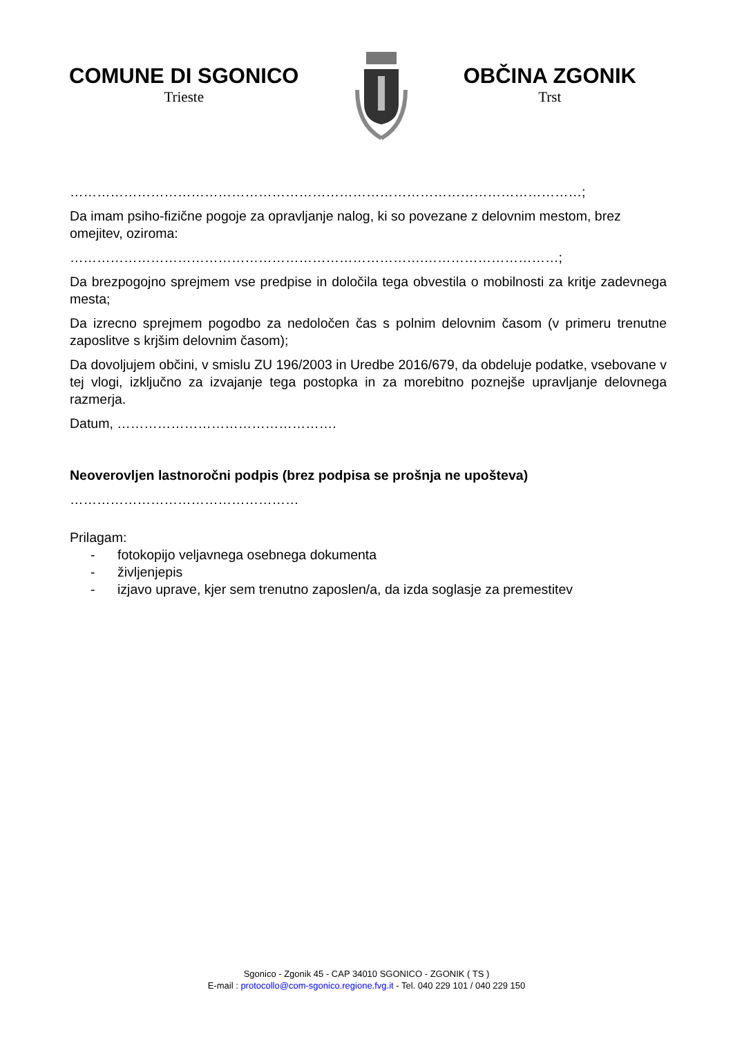COMUNE DI SGONICO
Trieste
OBČINA ZGONIK
Trst
……………………………………………………………………………………………………;
Da imam psiho-fizične pogoje za opravljanje nalog, ki so povezane z delovnim mestom, brez omejitev, oziroma:
…………………………………………………………………….…………………………;
Da brezpogojno sprejmem vse predpise in določila tega obvestila o mobilnosti za kritje zadevnega mesta;
Da izrecno sprejmem pogodbo za nedoločen čas s polnim delovnim časom (v primeru trenutne zaposlitve s krjšim delovnim časom);
Da dovoljujem občini, v smislu ZU 196/2003 in Uredbe 2016/679, da obdeluje podatke, vsebovane v tej vlogi, izključno za izvajanje tega postopka in za morebitno poznejše upravljanje delovnega razmerja.
Datum, ………………………………………….
Neoverovljen lastnoročni podpis (brez podpisa se prošnja ne upošteva)
……………………………………………
Prilagam:
- fotokopijo veljavnega osebnega dokumenta
- življenjepis
- izjavo uprave, kjer sem trenutno zaposlen/a, da izda soglasje za premestitev
Sgonico - Zgonik 45 - CAP 34010 SGONICO - ZGONIK ( TS )
E-mail : protocollo@com-sgonico.regione.fvg.it - Tel. 040 229 101 / 040 229 150